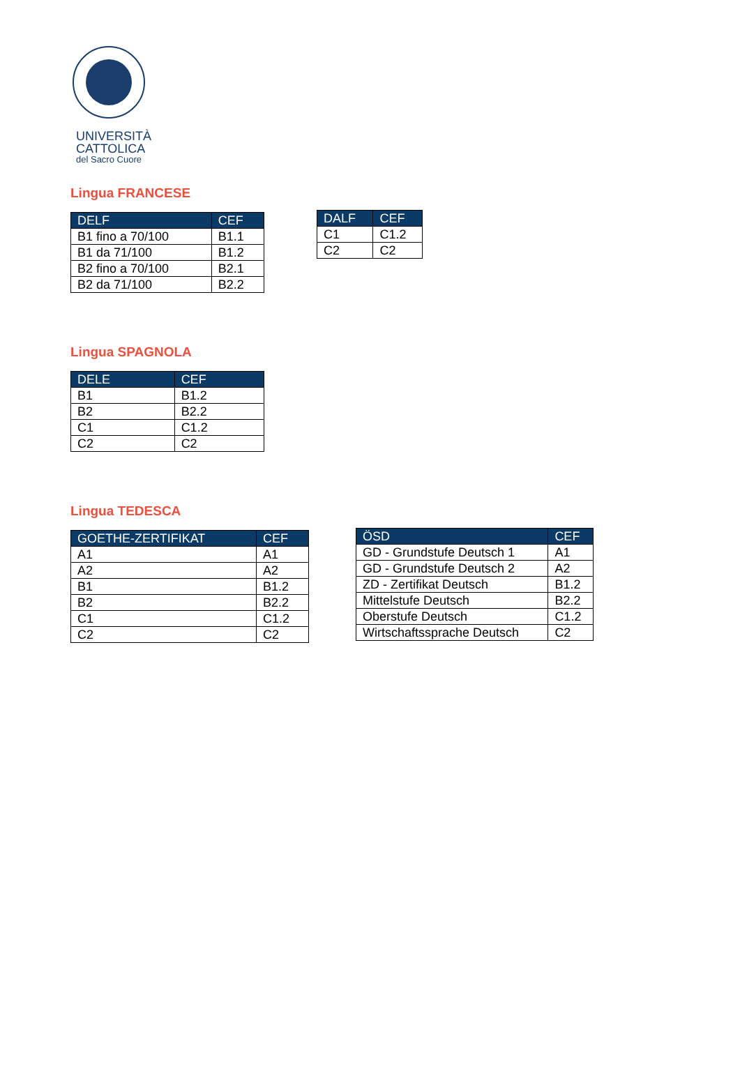UNIVERSITÀ
CATTOLICA
del Sacro Cuore
Lingua FRANCESE
| DELF | CEF |
| --- | --- |
| B1 fino a 70/100 | B1.1 |
| B1 da 71/100 | B1.2 |
| B2 fino a 70/100 | B2.1 |
| B2 da 71/100 | B2.2 |
| DALF | CEF |
| --- | --- |
| C1 | C1.2 |
| C2 | C2 |
Lingua SPAGNOLA
| DELE | CEF |
| --- | --- |
| B1 | B1.2 |
| B2 | B2.2 |
| C1 | C1.2 |
| C2 | C2 |
Lingua TEDESCA
| GOETHE-ZERTIFIKAT | CEF |
| --- | --- |
| A1 | A1 |
| A2 | A2 |
| B1 | B1.2 |
| B2 | B2.2 |
| C1 | C1.2 |
| C2 | C2 |
| ÖSD | CEF |
| --- | --- |
| GD - Grundstufe Deutsch 1 | A1 |
| GD - Grundstufe Deutsch 2 | A2 |
| ZD - Zertifikat Deutsch | B1.2 |
| Mittelstufe Deutsch | B2.2 |
| Oberstufe Deutsch | C1.2 |
| Wirtschaftssprache Deutsch | C2 |